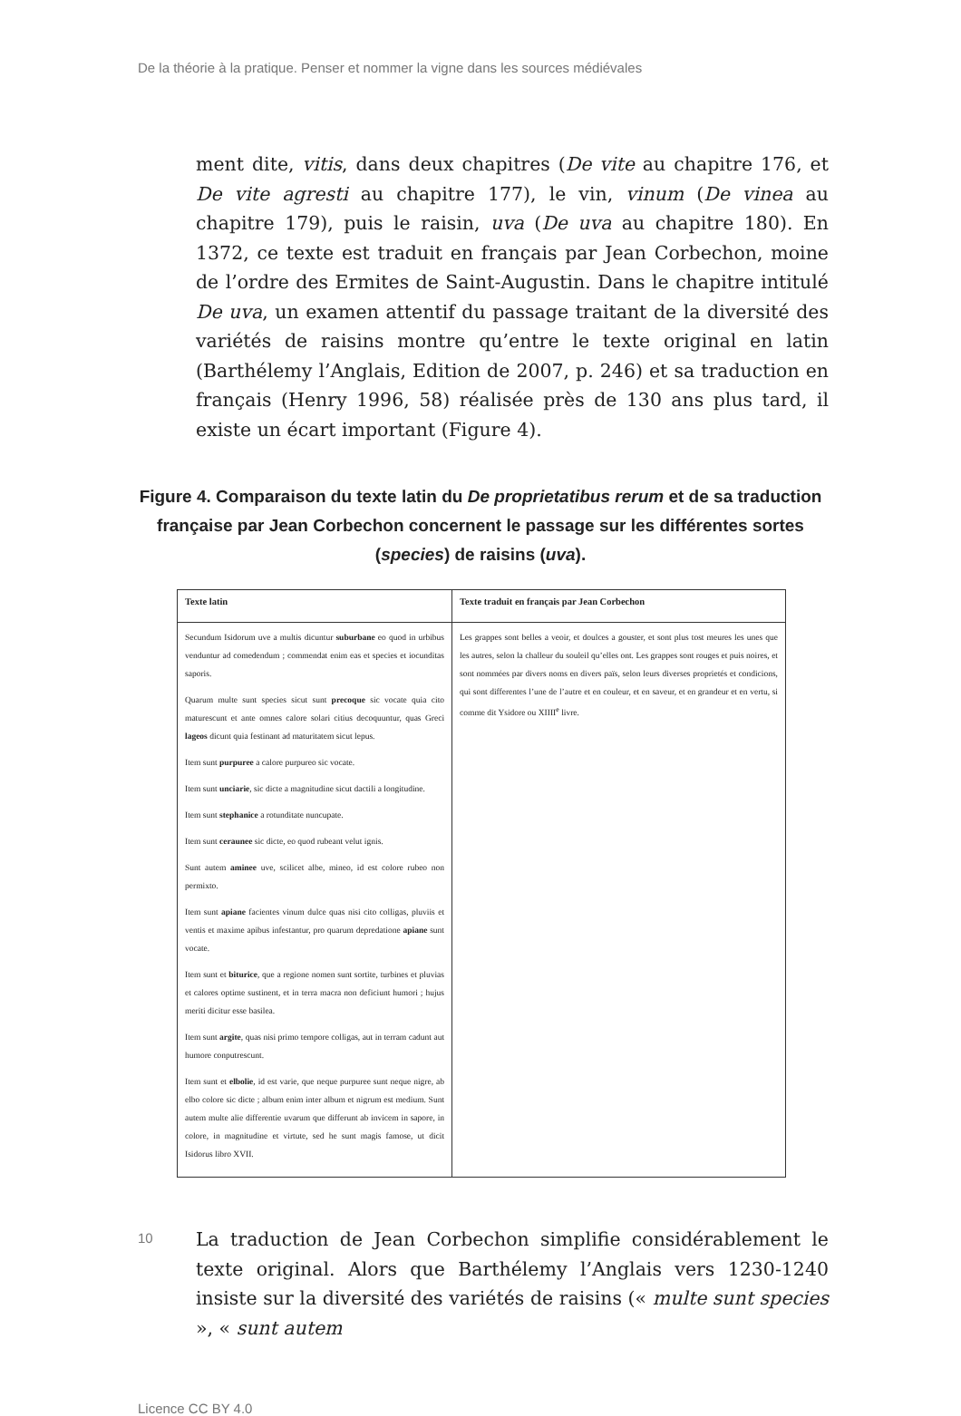De la théorie à la pratique. Penser et nommer la vigne dans les sources médiévales
ment dite, vitis, dans deux chapitres (De vite au chapitre 176, et De vite agresti au chapitre 177), le vin, vinum (De vinea au chapitre 179), puis le raisin, uva (De uva au chapitre 180). En 1372, ce texte est traduit en français par Jean Corbechon, moine de l’ordre des Ermites de Saint-Augustin. Dans le chapitre intitulé De uva, un examen attentif du passage traitant de la diversité des variétés de raisins montre qu’entre le texte original en latin (Barthélemy l’Anglais, Edition de 2007, p. 246) et sa traduction en français (Henry 1996, 58) réalisée près de 130 ans plus tard, il existe un écart important (Figure 4).
Figure 4. Comparaison du texte latin du De proprietatibus rerum et de sa traduction française par Jean Corbechon concernent le passage sur les différentes sortes (species) de raisins (uva).
| Texte latin | Texte traduit en français par Jean Corbechon |
| --- | --- |
| Secundum Isidorum uve a multis dicuntur suburbane eo quod in urbibus venduntur ad comedendum ; commendat enim eas et species et iocunditas saporis. Quarum multe sunt species sicut sunt precoque sic vocate quia cito maturescunt et ante omnes calore solari citius decoquuntur, quas Greci lageos dicunt quia festinant ad maturitatem sicut lepus. Item sunt purpuree a calore purpureo sic vocate. Item sunt unciarie , sic dicte a magnitudine sicut dactili a longitudine. Item sunt stephanice a rotunditate nuncupate. Item sunt ceraunee sic dicte, eo quod rubeant velut ignis. Sunt autem aminee uve, scilicet albe, mineo, id est colore rubeo non permixto. Item sunt apiane facientes vinum dulce quas nisi cito colligas, pluviis et ventis et maxime apibus infestantur, pro quarum depredatione apiane sunt vocate. Item sunt et biturice , que a regione nomen sunt sortite, turbines et pluvias et calores optime sustinent, et in terra macra non deficiunt humori ; hujus meriti dicitur esse basilea. Item sunt argite , quas nisi primo tempore colligas, aut in terram cadunt aut humore conputrescunt. Item sunt et elbolie , id est varie, que neque purpuree sunt neque nigre, ab elbo colore sic dicte ; album enim inter album et nigrum est medium. Sunt autem multe alie differentie uvarum que differunt ab invicem in sapore, in colore, in magnitudine et virtute, sed he sunt magis famose, ut dicit Isidorus libro XVII. | Les grappes sont belles a veoir, et doulces a gouster, et sont plus tost meures les unes que les autres, selon la challeur du souleil qu’elles ont. Les grappes sont rouges et puis noires, et sont nommées par divers noms en divers païs, selon leurs diverses proprietés et condicions, qui sont differentes l’une de l’autre et en couleur, et en saveur, et en grandeur et en vertu, si comme dit Ysidore ou XIIII<sup>e</sup> livre. |
10
La traduction de Jean Corbechon simplifie considérablement le texte original. Alors que Barthélemy l’Anglais vers 1230-1240 insiste sur la diversité des variétés de raisins (« multe sunt species », « sunt autem
Licence CC BY 4.0